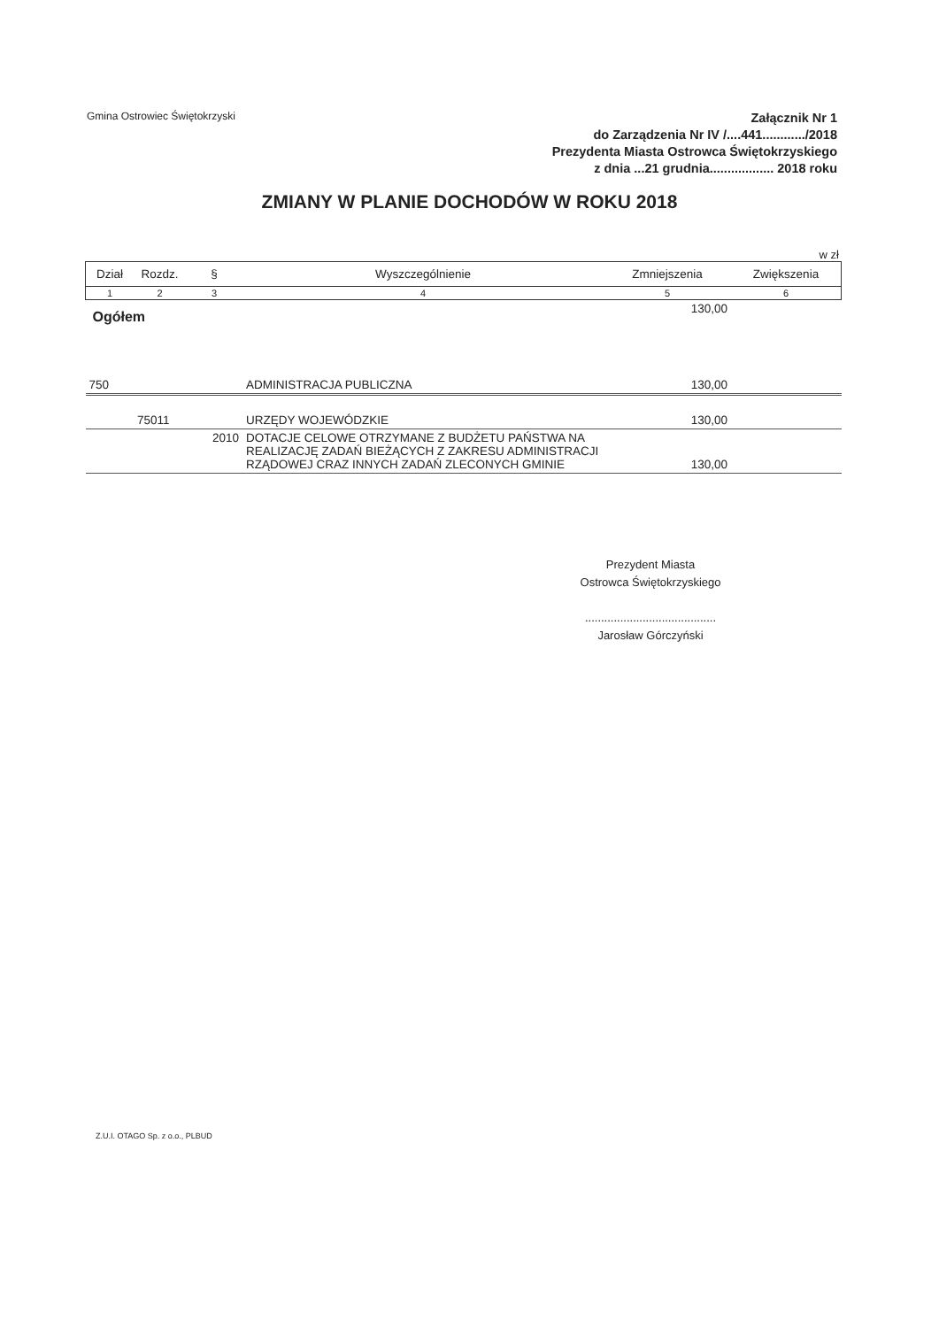Gmina Ostrowiec Świętokrzyski
Załącznik Nr 1
do Zarządzenia Nr IV /....441............/2018
Prezydenta Miasta Ostrowca Świętokrzyskiego
z dnia ...21 grudnia.................. 2018 roku
ZMIANY W PLANIE DOCHODÓW W ROKU 2018
w zł
| Dział | Rozdz. | § | Wyszczególnienie | Zmniejszenia | Zwiększenia |
| --- | --- | --- | --- | --- | --- |
| 1 | 2 | 3 | 4 | 5 | 6 |
| Ogółem | | | | 130,00 | |
| 750 | | | ADMINISTRACJA PUBLICZNA | 130,00 | |
| | 75011 | | URZĘDY WOJEWÓDZKIE | 130,00 | |
| | | 2010 | DOTACJE CELOWE OTRZYMANE Z BUDŻETU PAŃSTWA NA REALIZACJĘ ZADAŃ BIEŻĄCYCH Z ZAKRESU ADMINISTRACJI RZĄDOWEJ CRAZ INNYCH ZADAŃ ZLECONYCH GMINIE | 130,00 | |
Prezydent Miasta
Ostrowca Świętokrzyskiego
.........................................
Jarosław Górczyński
Z.U.I. OTAGO Sp. z o.o., PLBUD